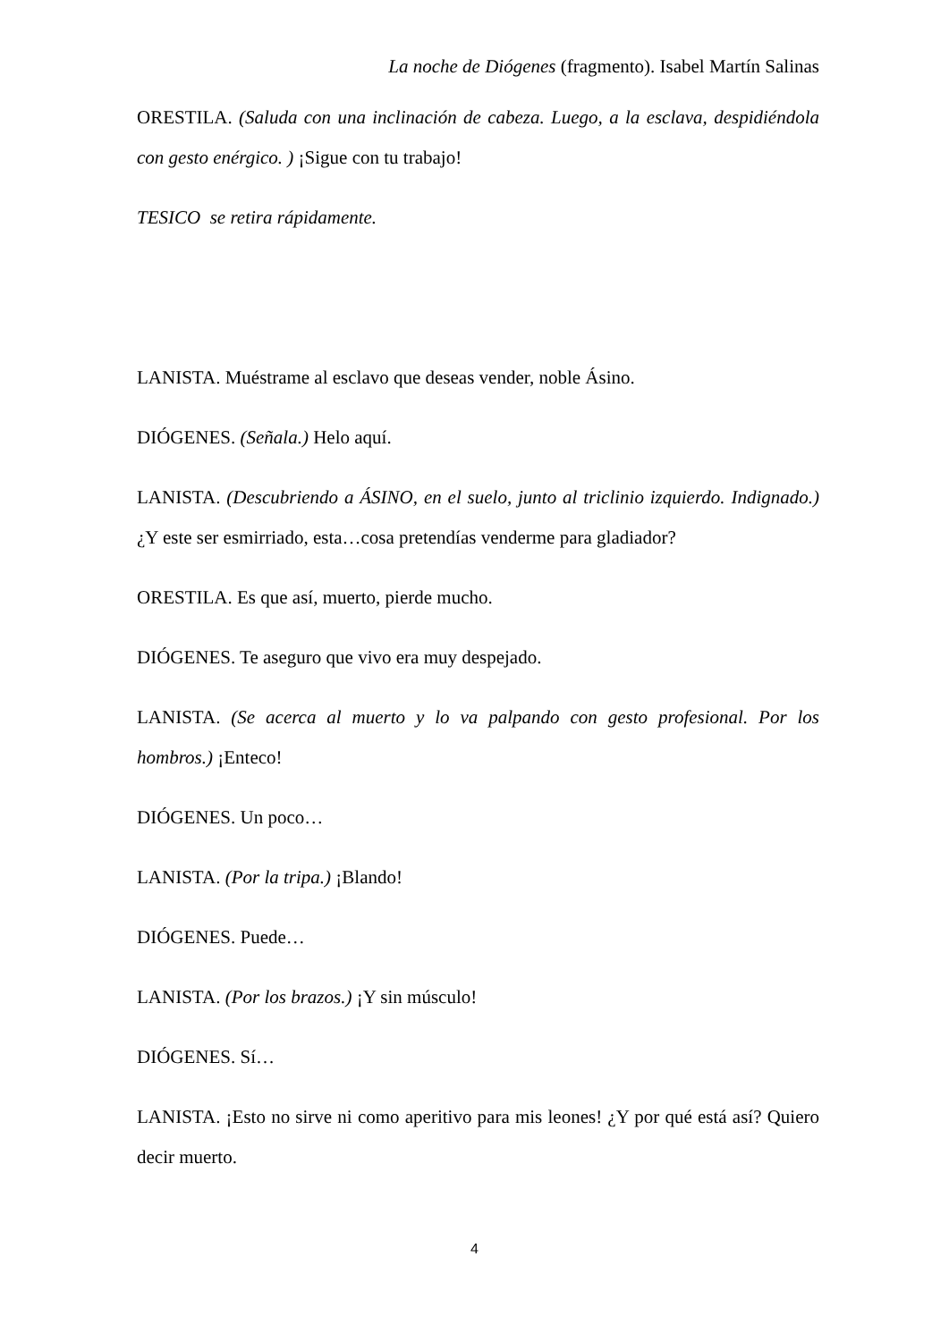La noche de Diógenes (fragmento). Isabel Martín Salinas
ORESTILA. (Saluda con una inclinación de cabeza. Luego, a la esclava, despidiéndola con gesto enérgico. ) ¡Sigue con tu trabajo!
TESICO se retira rápidamente.
LANISTA. Muéstrame al esclavo que deseas vender, noble Ásino.
DIÓGENES. (Señala.) Helo aquí.
LANISTA. (Descubriendo a ÁSINO, en el suelo, junto al triclinio izquierdo. Indignado.) ¿Y este ser esmirriado, esta…cosa pretendías venderme para gladiador?
ORESTILA. Es que así, muerto, pierde mucho.
DIÓGENES. Te aseguro que vivo era muy despejado.
LANISTA. (Se acerca al muerto y lo va palpando con gesto profesional. Por los hombros.) ¡Enteco!
DIÓGENES. Un poco…
LANISTA. (Por la tripa.) ¡Blando!
DIÓGENES. Puede…
LANISTA. (Por los brazos.) ¡Y sin músculo!
DIÓGENES. Sí…
LANISTA. ¡Esto no sirve ni como aperitivo para mis leones! ¿Y por qué está así? Quiero decir muerto.
4